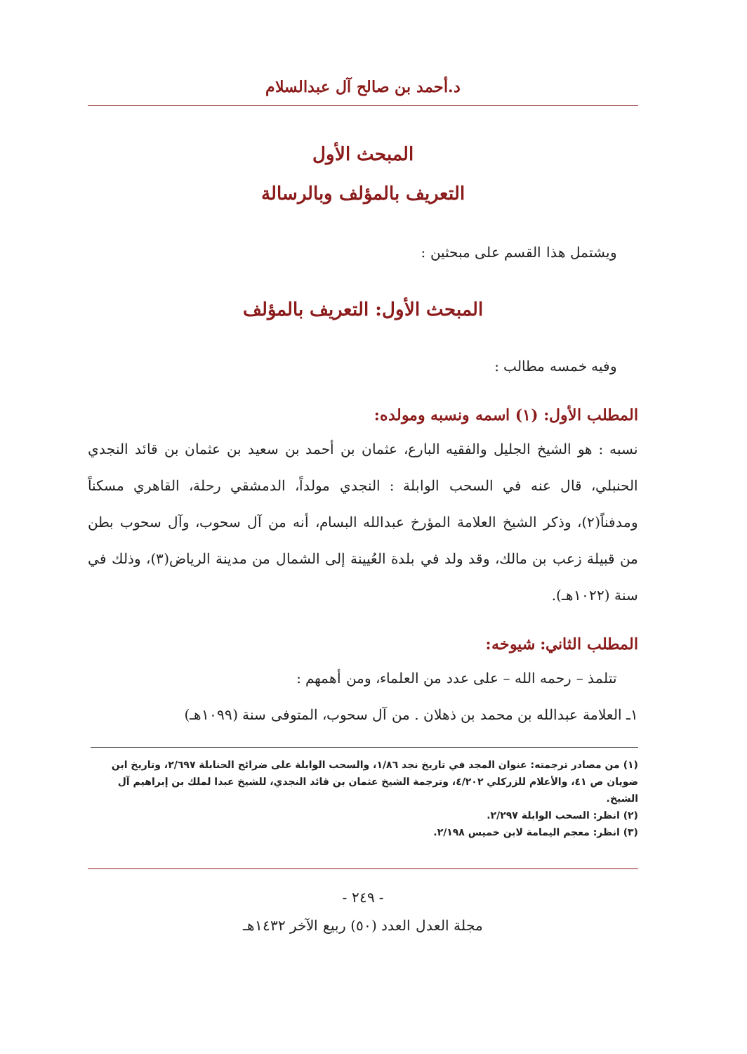د.أحمد بن صالح آل عبدالسلام
المبحث الأول
التعريف بالمؤلف وبالرسالة
ويشتمل هذا القسم على مبحثين :
المبحث الأول: التعريف بالمؤلف
وفيه خمسه مطالب :
المطلب الأول: (١) اسمه ونسبه ومولده:
نسبه : هو الشيخ الجليل والفقيه البارع، عثمان بن أحمد بن سعيد بن عثمان بن قائد النجدي الحنبلي، قال عنه في السحب الوابلة : النجدي مولداً، الدمشقي رحلة، القاهري مسكناً ومدفناً(٢)، وذكر الشيخ العلامة المؤرخ عبدالله البسام، أنه من آل سحوب، وآل سحوب بطن من قبيلة زعب بن مالك، وقد ولد في بلدة العُيينة إلى الشمال من مدينة الرياض(٣)، وذلك في سنة (١٠٢٢هـ).
المطلب الثاني: شيوخه:
تتلمذ – رحمه الله – على عدد من العلماء، ومن أهمهم :
١ـ العلامة عبدالله بن محمد بن ذهلان . من آل سحوب، المتوفى سنة (١٠٩٩هـ)
(١) من مصادر ترجمته: عنوان المجد في تاريخ نجد ١/٨٦، والسحب الوابلة على ضرائح الحنابلة ٢/٦٩٧، وتاريخ ابن ضويان ص ٤١، والأعلام للزركلي ٤/٢٠٢، وترجمة الشيخ عثمان بن قائد النجدي، للشيخ عبدا لملك بن إبراهيم آل الشيخ.
(٢) انظر: السحب الوابلة ٢/٢٩٧.
(٣) انظر: معجم اليمامة لابن خميس ٢/١٩٨.
- ٢٤٩ -
مجلة العدل العدد (٥٠) ربيع الآخر ١٤٣٢هـ